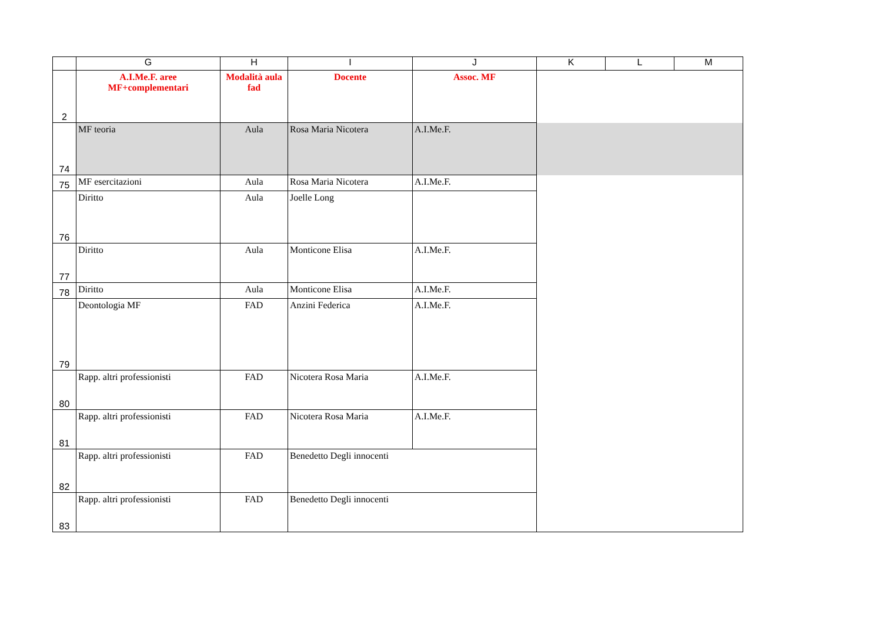| | G | H | I | J | K | L | M |
| --- | --- | --- | --- | --- | --- | --- | --- |
| 2 | A.I.Me.F. aree MF+complementari | Modalità aula fad | Docente | Assoc. MF | | | |
| 74 | MF teoria | Aula | Rosa Maria Nicotera | A.I.Me.F. | | | |
| 75 | MF esercitazioni | Aula | Rosa Maria Nicotera | A.I.Me.F. | | | |
| 76 | Diritto | Aula | Joelle Long | | | | |
| 77 | Diritto | Aula | Monticone Elisa | A.I.Me.F. | | | |
| 78 | Diritto | Aula | Monticone Elisa | A.I.Me.F. | | | |
| 79 | Deontologia MF | FAD | Anzini Federica | A.I.Me.F. | | | |
| 80 | Rapp. altri professionisti | FAD | Nicotera Rosa Maria | A.I.Me.F. | | | |
| 81 | Rapp. altri professionisti | FAD | Nicotera Rosa Maria | A.I.Me.F. | | | |
| 82 | Rapp. altri professionisti | FAD | Benedetto Degli innocenti | | | | |
| 83 | Rapp. altri professionisti | FAD | Benedetto Degli innocenti | | | | |